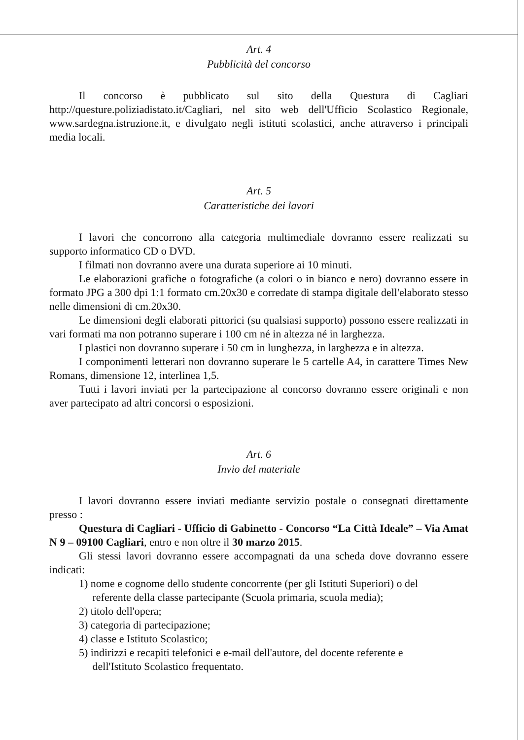Art. 4
Pubblicità del concorso
Il concorso è pubblicato sul sito della Questura di Cagliari http://questure.poliziadistato.it/Cagliari, nel sito web dell'Ufficio Scolastico Regionale, www.sardegna.istruzione.it, e divulgato negli istituti scolastici, anche attraverso i principali media locali.
Art. 5
Caratteristiche dei lavori
I lavori che concorrono alla categoria multimediale dovranno essere realizzati su supporto informatico CD o DVD.
I filmati non dovranno avere una durata superiore ai 10 minuti.
Le elaborazioni grafiche o fotografiche (a colori o in bianco e nero) dovranno essere in formato JPG a 300 dpi 1:1 formato cm.20x30 e corredate di stampa digitale dell'elaborato stesso nelle dimensioni di cm.20x30.
Le dimensioni degli elaborati pittorici (su qualsiasi supporto) possono essere realizzati in vari formati ma non potranno superare i 100 cm né in altezza né in larghezza.
I plastici non dovranno superare i 50 cm in lunghezza, in larghezza e in altezza.
I componimenti letterari non dovranno superare le 5 cartelle A4, in carattere Times New Romans, dimensione 12, interlinea 1,5.
Tutti i lavori inviati per la partecipazione al concorso dovranno essere originali e non aver partecipato ad altri concorsi o esposizioni.
Art. 6
Invio del materiale
I lavori dovranno essere inviati mediante servizio postale o consegnati direttamente presso :
Questura di Cagliari - Ufficio di Gabinetto - Concorso “La Città Ideale” – Via Amat N 9 – 09100 Cagliari, entro e non oltre il 30 marzo 2015.
Gli stessi lavori dovranno essere accompagnati da una scheda dove dovranno essere indicati:
1) nome e cognome dello studente concorrente (per gli Istituti Superiori) o del
referente della classe partecipante (Scuola primaria, scuola media);
2) titolo dell'opera;
3) categoria di partecipazione;
4) classe e Istituto Scolastico;
5) indirizzi e recapiti telefonici e e-mail dell'autore, del docente referente e
dell'Istituto Scolastico frequentato.